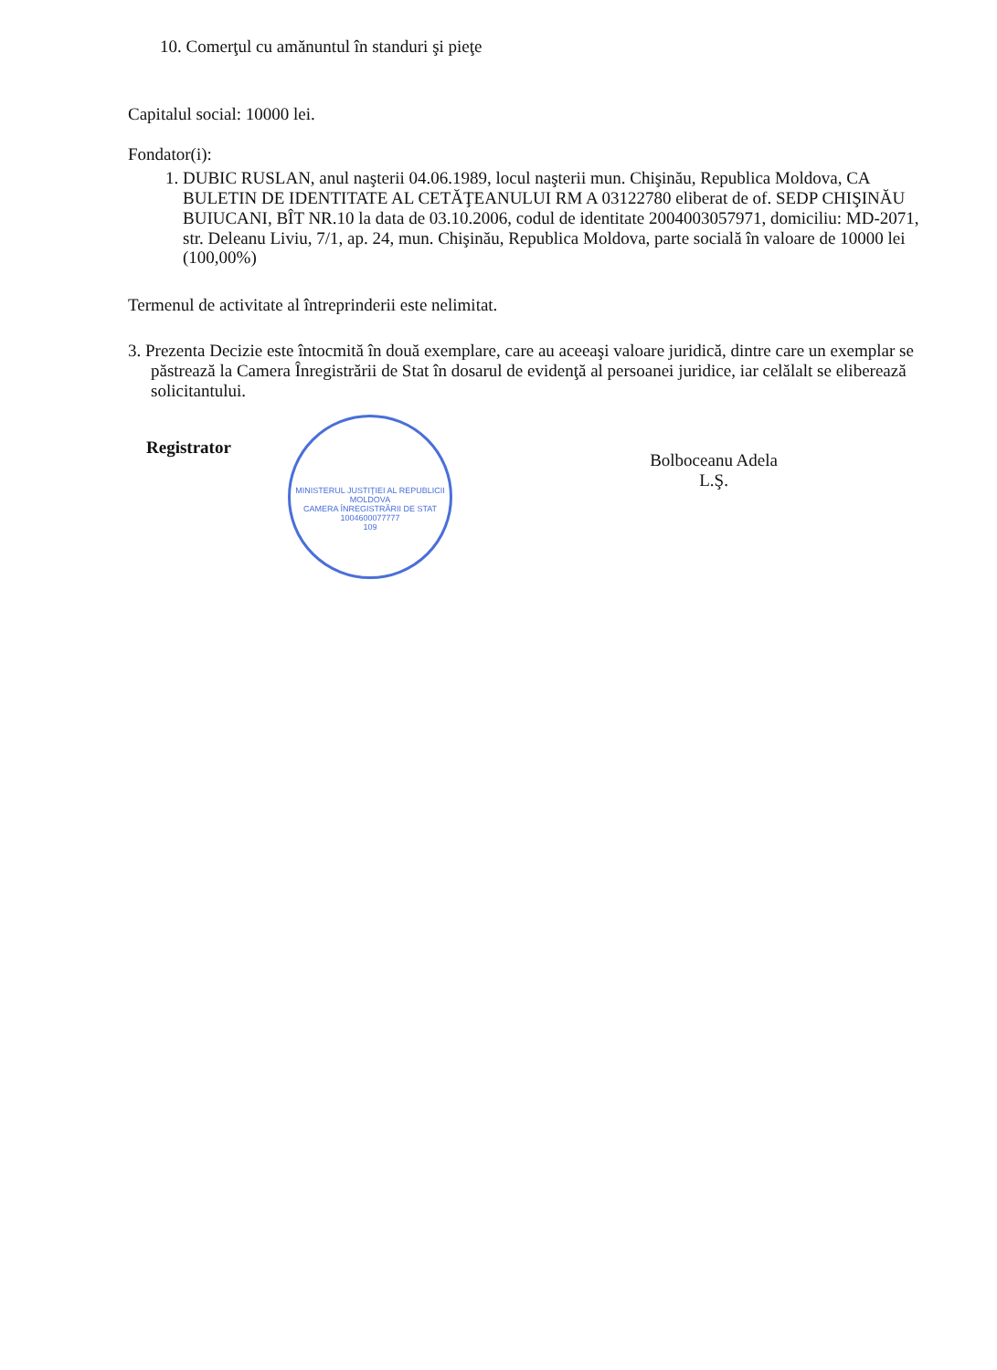10. Comerţul cu amănuntul în standuri şi pieţe
Capitalul social: 10000 lei.
Fondator(i):
1. DUBIC RUSLAN, anul naşterii 04.06.1989, locul naşterii mun. Chişinău, Republica Moldova, CA BULETIN DE IDENTITATE AL CETĂŢEANULUI RM A 03122780 eliberat de of. SEDP CHIŞINĂU BUIUCANI, BÎT NR.10 la data de 03.10.2006, codul de identitate 2004003057971, domiciliu: MD-2071, str. Deleanu Liviu, 7/1, ap. 24, mun. Chişinău, Republica Moldova, parte socială în valoare de 10000 lei (100,00%)
Termenul de activitate al întreprinderii este nelimitat.
3. Prezenta Decizie este întocmită în două exemplare, care au aceeaşi valoare juridică, dintre care un exemplar se păstrează la Camera Înregistrării de Stat în dosarul de evidenţă al persoanei juridice, iar celălalt se eliberează solicitantului.
Registrator
MINISTERUL JUSTIŢIEI AL REPUBLICII MOLDOVA
CAMERA ÎNREGISTRĂRII DE STAT
1004600077777
109
Bolboceanu Adela
L.Ş.